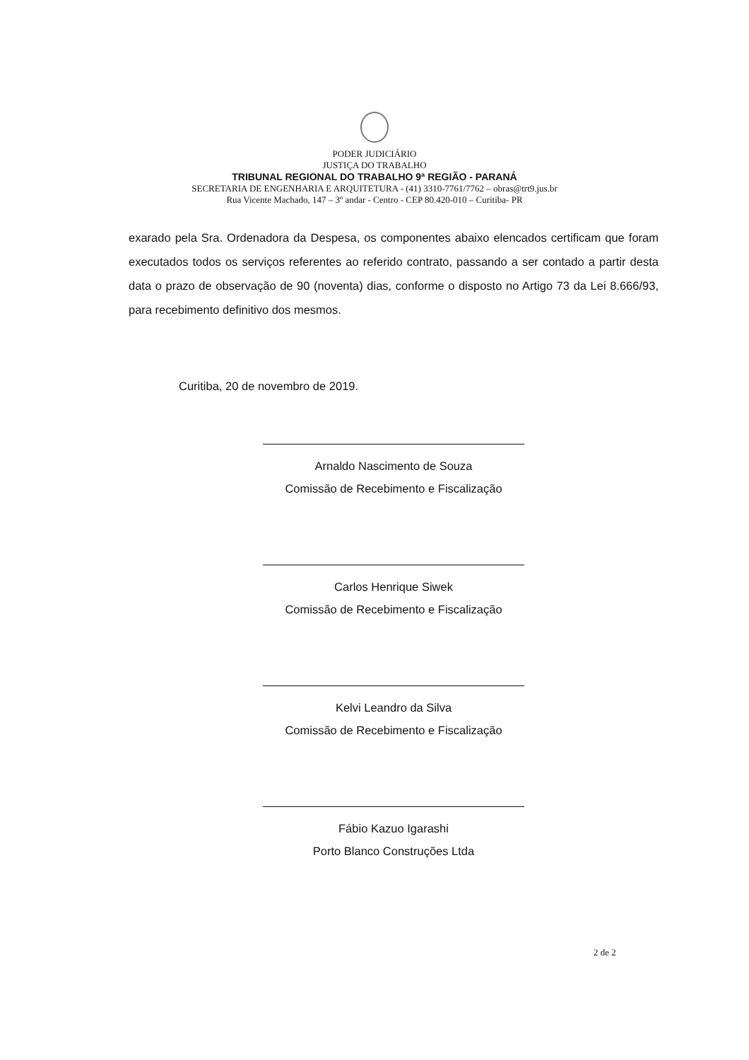PODER JUDICIÁRIO
JUSTIÇA DO TRABALHO
TRIBUNAL REGIONAL DO TRABALHO 9ª REGIÃO - PARANÁ
SECRETARIA DE ENGENHARIA E ARQUITETURA - (41) 3310-7761/7762 – obras@trt9.jus.br
Rua Vicente Machado, 147 – 3º andar - Centro - CEP 80.420-010 – Curitiba- PR
exarado pela Sra. Ordenadora da Despesa, os componentes abaixo elencados certificam que foram executados todos os serviços referentes ao referido contrato, passando a ser contado a partir desta data o prazo de observação de 90 (noventa) dias, conforme o disposto no Artigo 73 da Lei 8.666/93, para recebimento definitivo dos mesmos.
Curitiba, 20 de novembro de 2019.
Arnaldo Nascimento de Souza
Comissão de Recebimento e Fiscalização
Carlos Henrique Siwek
Comissão de Recebimento e Fiscalização
Kelvi Leandro da Silva
Comissão de Recebimento e Fiscalização
Fábio Kazuo Igarashi
Porto Blanco Construções Ltda
2 de 2